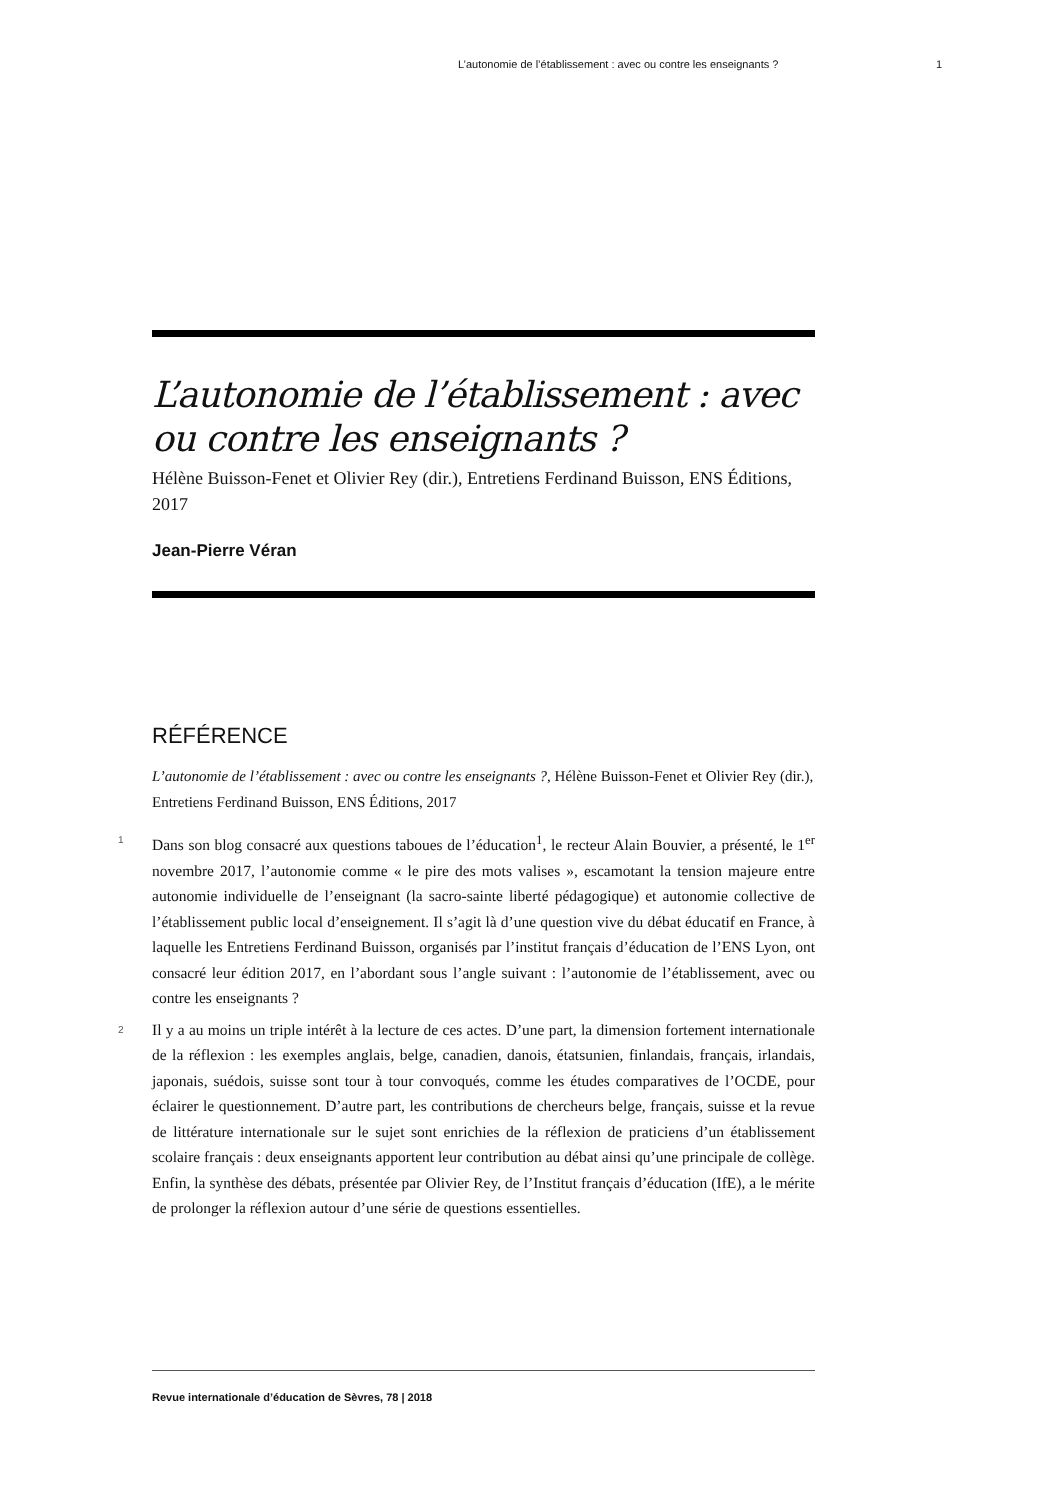L’autonomie de l’établissement : avec ou contre les enseignants ? 1
L’autonomie de l’établissement : avec ou contre les enseignants ?
Hélène Buisson-Fenet et Olivier Rey (dir.), Entretiens Ferdinand Buisson, ENS Éditions, 2017
Jean-Pierre Véran
RÉFÉRENCE
L’autonomie de l’établissement : avec ou contre les enseignants ?, Hélène Buisson-Fenet et Olivier Rey (dir.), Entretiens Ferdinand Buisson, ENS Éditions, 2017
1 Dans son blog consacré aux questions taboues de l’éducation<sup>1</sup>, le recteur Alain Bouvier, a présenté, le 1<sup>er</sup> novembre 2017, l’autonomie comme « le pire des mots valises », escamotant la tension majeure entre autonomie individuelle de l’enseignant (la sacro-sainte liberté pédagogique) et autonomie collective de l’établissement public local d’enseignement. Il s’agit là d’une question vive du débat éducatif en France, à laquelle les Entretiens Ferdinand Buisson, organisés par l’institut français d’éducation de l’ENS Lyon, ont consacré leur édition 2017, en l’abordant sous l’angle suivant : l’autonomie de l’établissement, avec ou contre les enseignants ?
2 Il y a au moins un triple intérêt à la lecture de ces actes. D’une part, la dimension fortement internationale de la réflexion : les exemples anglais, belge, canadien, danois, étatsunien, finlandais, français, irlandais, japonais, suédois, suisse sont tour à tour convoqués, comme les études comparatives de l’OCDE, pour éclairer le questionnement. D’autre part, les contributions de chercheurs belge, français, suisse et la revue de littérature internationale sur le sujet sont enrichies de la réflexion de praticiens d’un établissement scolaire français : deux enseignants apportent leur contribution au débat ainsi qu’une principale de collège. Enfin, la synthèse des débats, présentée par Olivier Rey, de l’Institut français d’éducation (IfE), a le mérite de prolonger la réflexion autour d’une série de questions essentielles.
Revue internationale d’éducation de Sèvres, 78 | 2018